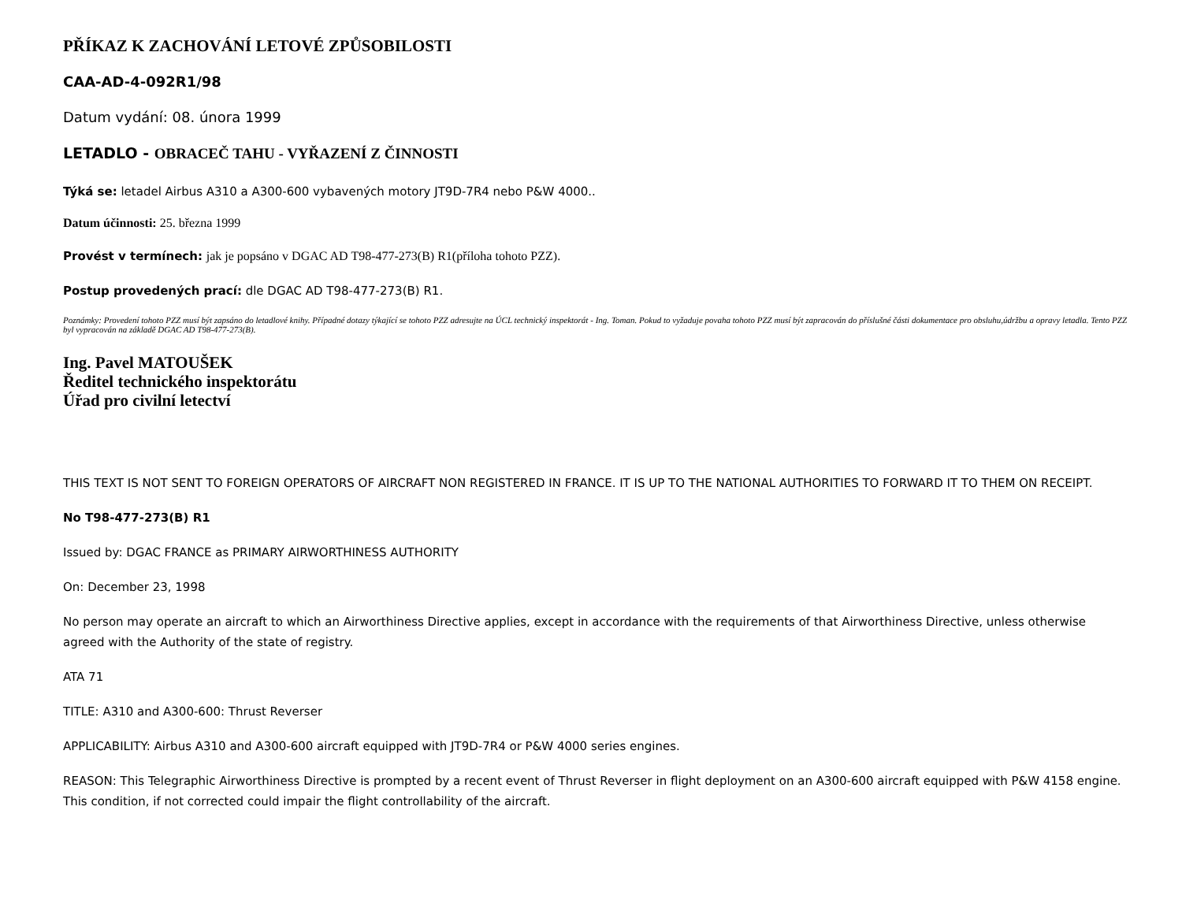PŘÍKAZ K ZACHOVÁNÍ LETOVÉ ZPŮSOBILOSTI
CAA-AD-4-092R1/98
Datum vydání: 08. února 1999
LETADLO - OBRACEČ TAHU - VYŘAZENÍ Z ČINNOSTI
Týká se: letadel Airbus A310 a A300-600 vybavených motory JT9D-7R4 nebo P&W 4000..
Datum účinnosti: 25. března 1999
Provést v termínech: jak je popsáno v DGAC AD T98-477-273(B) R1(příloha tohoto PZZ).
Postup provedených prací: dle DGAC AD T98-477-273(B) R1.
Poznámky: Provedení tohoto PZZ musí být zapsáno do letadlové knihy. Případné dotazy týkající se tohoto PZZ adresujte na ÚCL technický inspektorát - Ing. Toman. Pokud to vyžaduje povaha tohoto PZZ musí být zapracován do příslušné části dokumentace pro obsluhu,údržbu a opravy letadla. Tento PZZ byl vypracován na základě DGAC AD T98-477-273(B).
Ing. Pavel MATOUŠEK
Ředitel technického inspektorátu
Úřad pro civilní letectví
THIS TEXT IS NOT SENT TO FOREIGN OPERATORS OF AIRCRAFT NON REGISTERED IN FRANCE. IT IS UP TO THE NATIONAL AUTHORITIES TO FORWARD IT TO THEM ON RECEIPT.
No T98-477-273(B) R1
Issued by: DGAC FRANCE as PRIMARY AIRWORTHINESS AUTHORITY
On: December 23, 1998
No person may operate an aircraft to which an Airworthiness Directive applies, except in accordance with the requirements of that Airworthiness Directive, unless otherwise agreed with the Authority of the state of registry.
ATA 71
TITLE: A310 and A300-600: Thrust Reverser
APPLICABILITY: Airbus A310 and A300-600 aircraft equipped with JT9D-7R4 or P&W 4000 series engines.
REASON: This Telegraphic Airworthiness Directive is prompted by a recent event of Thrust Reverser in flight deployment on an A300-600 aircraft equipped with P&W 4158 engine.
This condition, if not corrected could impair the flight controllability of the aircraft.